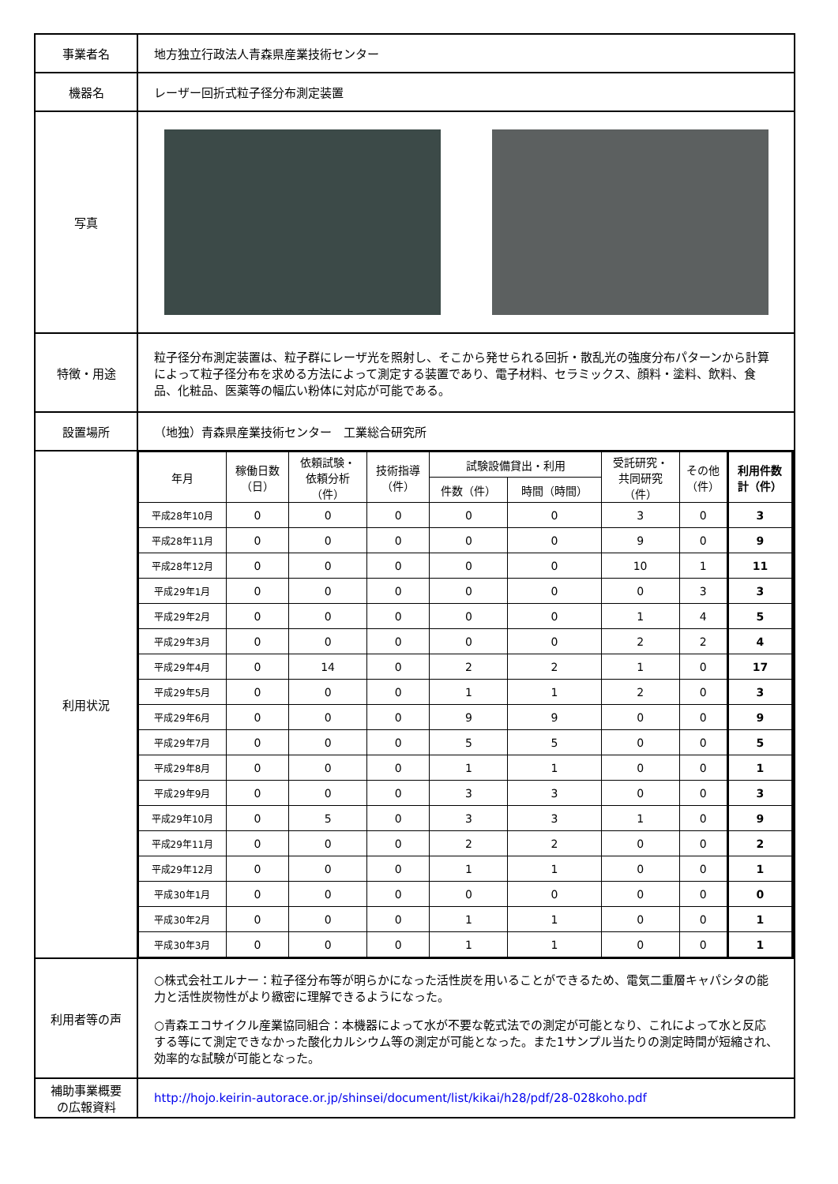| 事業者名 | 地方独立行政法人青森県産業技術センター |
| 機器名 | レーザー回折式粒子径分布測定装置 |
| 写真 | |
| 特徴・用途 | 粒子径分布測定装置は、粒子群にレーザ光を照射し、そこから発せられる回折・散乱光の強度分布パターンから計算によって粒子径分布を求める方法によって測定する装置であり、電子材料、セラミックス、顔料・塗料、飲料、食品、化粧品、医薬等の幅広い粉体に対応が可能である。 |
| 設置場所 | （地独）青森県産業技術センター 工業総合研究所 |
| 利用状況 | / 年月 / 稼働日数 （日） / 依頼試験・ 依頼分析 （件） / 技術指導 （件） / 試験設備貸出・利用 / / 受託研究・ 共同研究 （件） / その他 （件） / 利用件数 計（件） / / --- / --- / --- / --- / --- / --- / --- / --- / --- / / / / / / 件数（件） / 時間（時間） / / / / / 平成28年10月 / 0 / 0 / 0 / 0 / 0 / 3 / 0 / 3 / / 平成28年11月 / 0 / 0 / 0 / 0 / 0 / 9 / 0 / 9 / / 平成28年12月 / 0 / 0 / 0 / 0 / 0 / 10 / 1 / 11 / / 平成29年1月 / 0 / 0 / 0 / 0 / 0 / 0 / 3 / 3 / / 平成29年2月 / 0 / 0 / 0 / 0 / 0 / 1 / 4 / 5 / / 平成29年3月 / 0 / 0 / 0 / 0 / 0 / 2 / 2 / 4 / / 平成29年4月 / 0 / 14 / 0 / 2 / 2 / 1 / 0 / 17 / / 平成29年5月 / 0 / 0 / 0 / 1 / 1 / 2 / 0 / 3 / / 平成29年6月 / 0 / 0 / 0 / 9 / 9 / 0 / 0 / 9 / / 平成29年7月 / 0 / 0 / 0 / 5 / 5 / 0 / 0 / 5 / / 平成29年8月 / 0 / 0 / 0 / 1 / 1 / 0 / 0 / 1 / / 平成29年9月 / 0 / 0 / 0 / 3 / 3 / 0 / 0 / 3 / / 平成29年10月 / 0 / 5 / 0 / 3 / 3 / 1 / 0 / 9 / / 平成29年11月 / 0 / 0 / 0 / 2 / 2 / 0 / 0 / 2 / / 平成29年12月 / 0 / 0 / 0 / 1 / 1 / 0 / 0 / 1 / / 平成30年1月 / 0 / 0 / 0 / 0 / 0 / 0 / 0 / 0 / / 平成30年2月 / 0 / 0 / 0 / 1 / 1 / 0 / 0 / 1 / / 平成30年3月 / 0 / 0 / 0 / 1 / 1 / 0 / 0 / 1 / |
| 利用者等の声 | ○株式会社エルナー：粒子径分布等が明らかになった活性炭を用いることができるため、電気二重層キャパシタの能力と活性炭物性がより緻密に理解できるようになった。 ○青森エコサイクル産業協同組合：本機器によって水が不要な乾式法での測定が可能となり、これによって水と反応する等にて測定できなかった酸化カルシウム等の測定が可能となった。また1サンプル当たりの測定時間が短縮され、効率的な試験が可能となった。 |
| 補助事業概要 の広報資料 | http://hojo.keirin-autorace.or.jp/shinsei/document/list/kikai/h28/pdf/28-028koho.pdf |